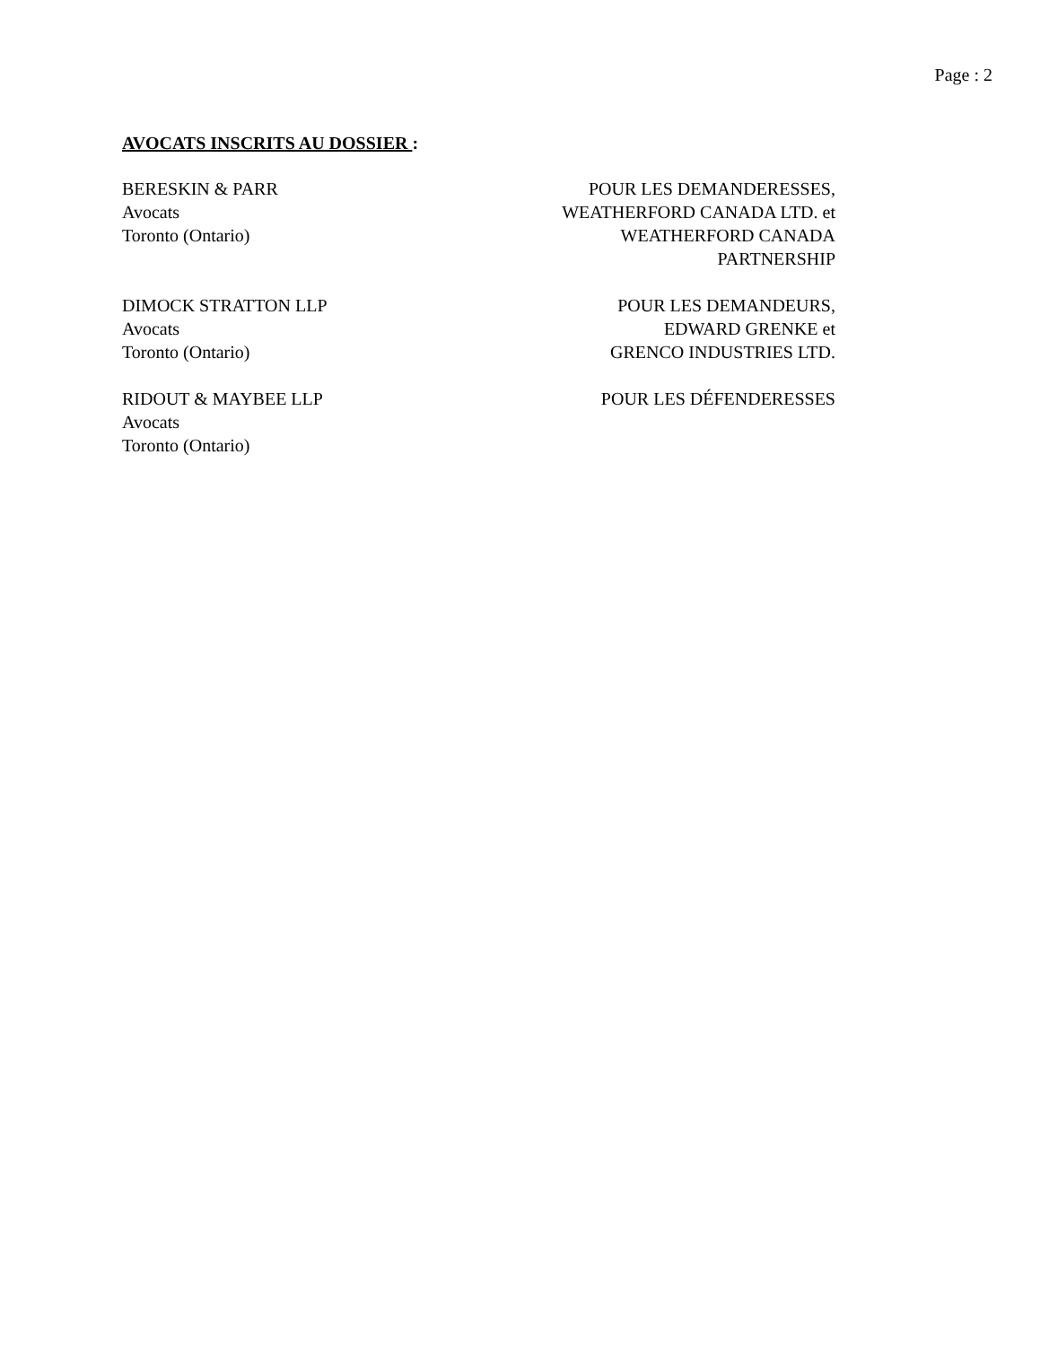Page : 2
AVOCATS INSCRITS AU DOSSIER :
BERESKIN & PARR
Avocats
Toronto (Ontario)
POUR LES DEMANDERESSES,
WEATHERFORD CANADA LTD. et
WEATHERFORD CANADA
PARTNERSHIP
DIMOCK STRATTON LLP
Avocats
Toronto (Ontario)
POUR LES DEMANDEURS,
EDWARD GRENKE et
GRENCO INDUSTRIES LTD.
RIDOUT & MAYBEE LLP
Avocats
Toronto (Ontario)
POUR LES DÉFENDERESSES